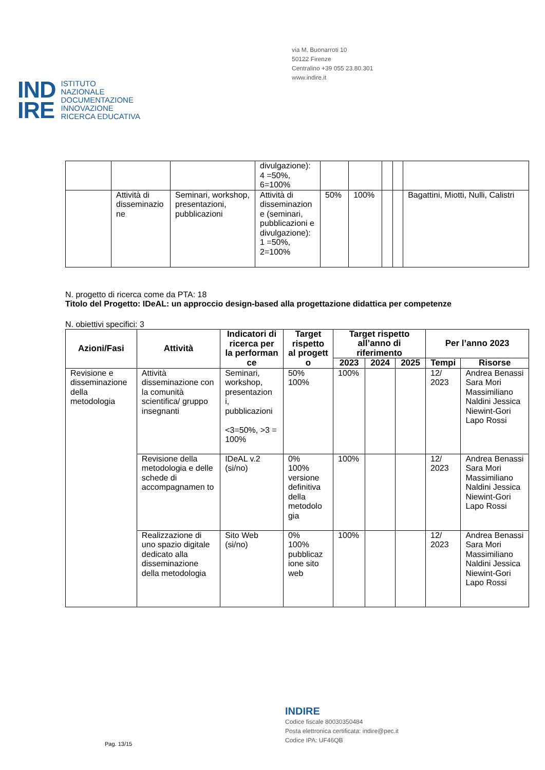via M. Buonarroti 10
50122 Firenze
Centralino +39 055 23.80.301
www.indire.it
IND
IRE
ISTITUTO
NAZIONALE
DOCUMENTAZIONE
INNOVAZIONE
RICERCA EDUCATIVA
| | | | divulgazione): 4 =50%, 6=100% | | | | | |
| | Attività di disseminazio ne | Seminari, workshop, presentazioni, pubblicazioni | Attività di disseminazion e (seminari, pubblicazioni e divulgazione): 1 =50%, 2=100% | 50% | 100% | | | Bagattini, Miotti, Nulli, Calistri |
N. progetto di ricerca come da PTA: 18
Titolo del Progetto: IDeAL: un approccio design-based alla progettazione didattica per competenze
N. obiettivi specifici: 3
| Azioni/Fasi | Attività | Indicatori di ricerca per la performan ce | Target rispetto al progett o | Target rispetto all’anno di riferimento | | | Per l’anno 2023 | |
| --- | --- | --- | --- | --- | --- | --- | --- | --- |
| | | | | 2023 | 2024 | 2025 | Tempi | Risorse |
| Revisione e disseminazione della metodologia | Attività disseminazione con la comunità scientifica/ gruppo insegnanti | Seminari, workshop, presentazion i, pubblicazioni <3=50%, >3 = 100% | 50% 100% | 100% | | | 12/ 2023 | Andrea Benassi Sara Mori Massimiliano Naldini Jessica Niewint-Gori Lapo Rossi |
| | Revisione della metodologia e delle schede di accompagnamen to | IDeAL v.2 (si/no) | 0% 100% versione definitiva della metodolo gia | 100% | | | 12/ 2023 | Andrea Benassi Sara Mori Massimiliano Naldini Jessica Niewint-Gori Lapo Rossi |
| | Realizzazione di uno spazio digitale dedicato alla disseminazione della metodologia | Sito Web (si/no) | 0% 100% pubblicaz ione sito web | 100% | | | 12/ 2023 | Andrea Benassi Sara Mori Massimiliano Naldini Jessica Niewint-Gori Lapo Rossi |
INDIRE
Codice fiscale 80030350484
Posta elettronica certificata: indire@pec.it
Codice IPA: UF46QB
Pag. 13/15